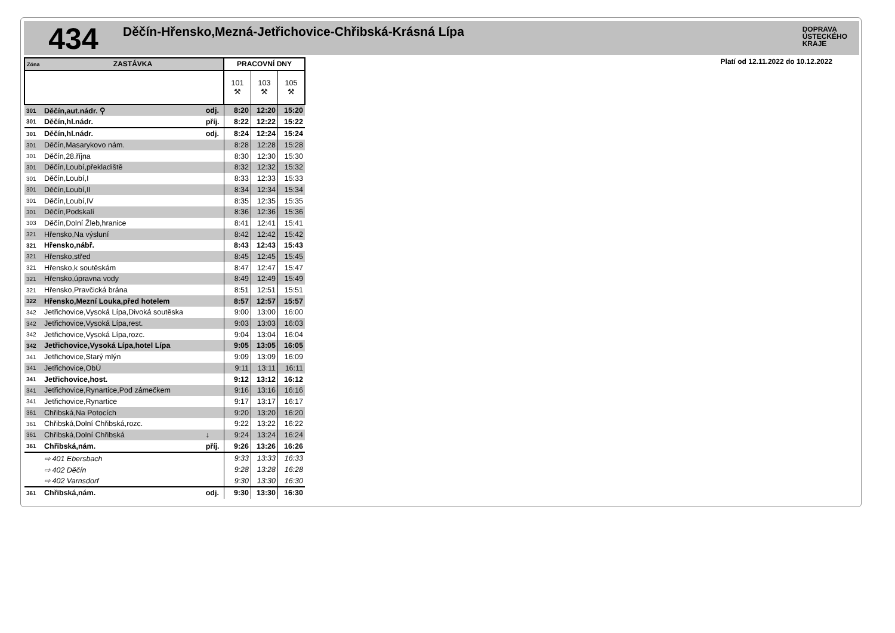434
Děčín-Hřensko,Mezná-Jetřichovice-Chřibská-Krásná Lípa
DOPRAVA
ÚSTECKÉHO
KRAJE
Platí od 12.11.2022 do 10.12.2022
| Zóna ZASTÁVKA | | | PRACOVNÍ DNY | | |
| --- | --- | --- | --- | --- | --- |
| | | | 101 ⚒ | 103 ⚒ | 105 ⚒ |
| 301 | Děčín,aut.nádr. ⚲ | odj. | 8:20 | 12:20 | 15:20 |
| 301 | Děčín,hl.nádr. | příj. | 8:22 | 12:22 | 15:22 |
| 301 | Děčín,hl.nádr. | odj. | 8:24 | 12:24 | 15:24 |
| 301 | Děčín,Masarykovo nám. | | 8:28 | 12:28 | 15:28 |
| 301 | Děčín,28.října | | 8:30 | 12:30 | 15:30 |
| 301 | Děčín,Loubí,překladiště | | 8:32 | 12:32 | 15:32 |
| 301 | Děčín,Loubí,I | | 8:33 | 12:33 | 15:33 |
| 301 | Děčín,Loubí,II | | 8:34 | 12:34 | 15:34 |
| 301 | Děčín,Loubí,IV | | 8:35 | 12:35 | 15:35 |
| 301 | Děčín,Podskalí | | 8:36 | 12:36 | 15:36 |
| 303 | Děčín,Dolní Žleb,hranice | | 8:41 | 12:41 | 15:41 |
| 321 | Hřensko,Na výsluní | | 8:42 | 12:42 | 15:42 |
| 321 | Hřensko,nábř. | | 8:43 | 12:43 | 15:43 |
| 321 | Hřensko,střed | | 8:45 | 12:45 | 15:45 |
| 321 | Hřensko,k soutěskám | | 8:47 | 12:47 | 15:47 |
| 321 | Hřensko,úpravna vody | | 8:49 | 12:49 | 15:49 |
| 321 | Hřensko,Pravčická brána | | 8:51 | 12:51 | 15:51 |
| 322 | Hřensko,Mezní Louka,před hotelem | | 8:57 | 12:57 | 15:57 |
| 342 | Jetřichovice,Vysoká Lípa,Divoká soutěska | | 9:00 | 13:00 | 16:00 |
| 342 | Jetřichovice,Vysoká Lípa,rest. | | 9:03 | 13:03 | 16:03 |
| 342 | Jetřichovice,Vysoká Lípa,rozc. | | 9:04 | 13:04 | 16:04 |
| 342 | Jetřichovice,Vysoká Lípa,hotel Lípa | | 9:05 | 13:05 | 16:05 |
| 341 | Jetřichovice,Starý mlýn | | 9:09 | 13:09 | 16:09 |
| 341 | Jetřichovice,ObÚ | | 9:11 | 13:11 | 16:11 |
| 341 | Jetřichovice,host. | | 9:12 | 13:12 | 16:12 |
| 341 | Jetřichovice,Rynartice,Pod zámečkem | | 9:16 | 13:16 | 16:16 |
| 341 | Jetřichovice,Rynartice | | 9:17 | 13:17 | 16:17 |
| 361 | Chřibská,Na Potocích | | 9:20 | 13:20 | 16:20 |
| 361 | Chřibská,Dolní Chřibská,rozc. | | 9:22 | 13:22 | 16:22 |
| 361 | Chřibská,Dolní Chřibská | ↓ | 9:24 | 13:24 | 16:24 |
| 361 | Chřibská,nám. | příj. | 9:26 | 13:26 | 16:26 |
| | ⇨ 401 Ebersbach | | 9:33 | 13:33 | 16:33 |
| | ⇨ 402 Děčín | | 9:28 | 13:28 | 16:28 |
| | ⇨ 402 Varnsdorf | | 9:30 | 13:30 | 16:30 |
| 361 | Chřibská,nám. | odj. | 9:30 | 13:30 | 16:30 |